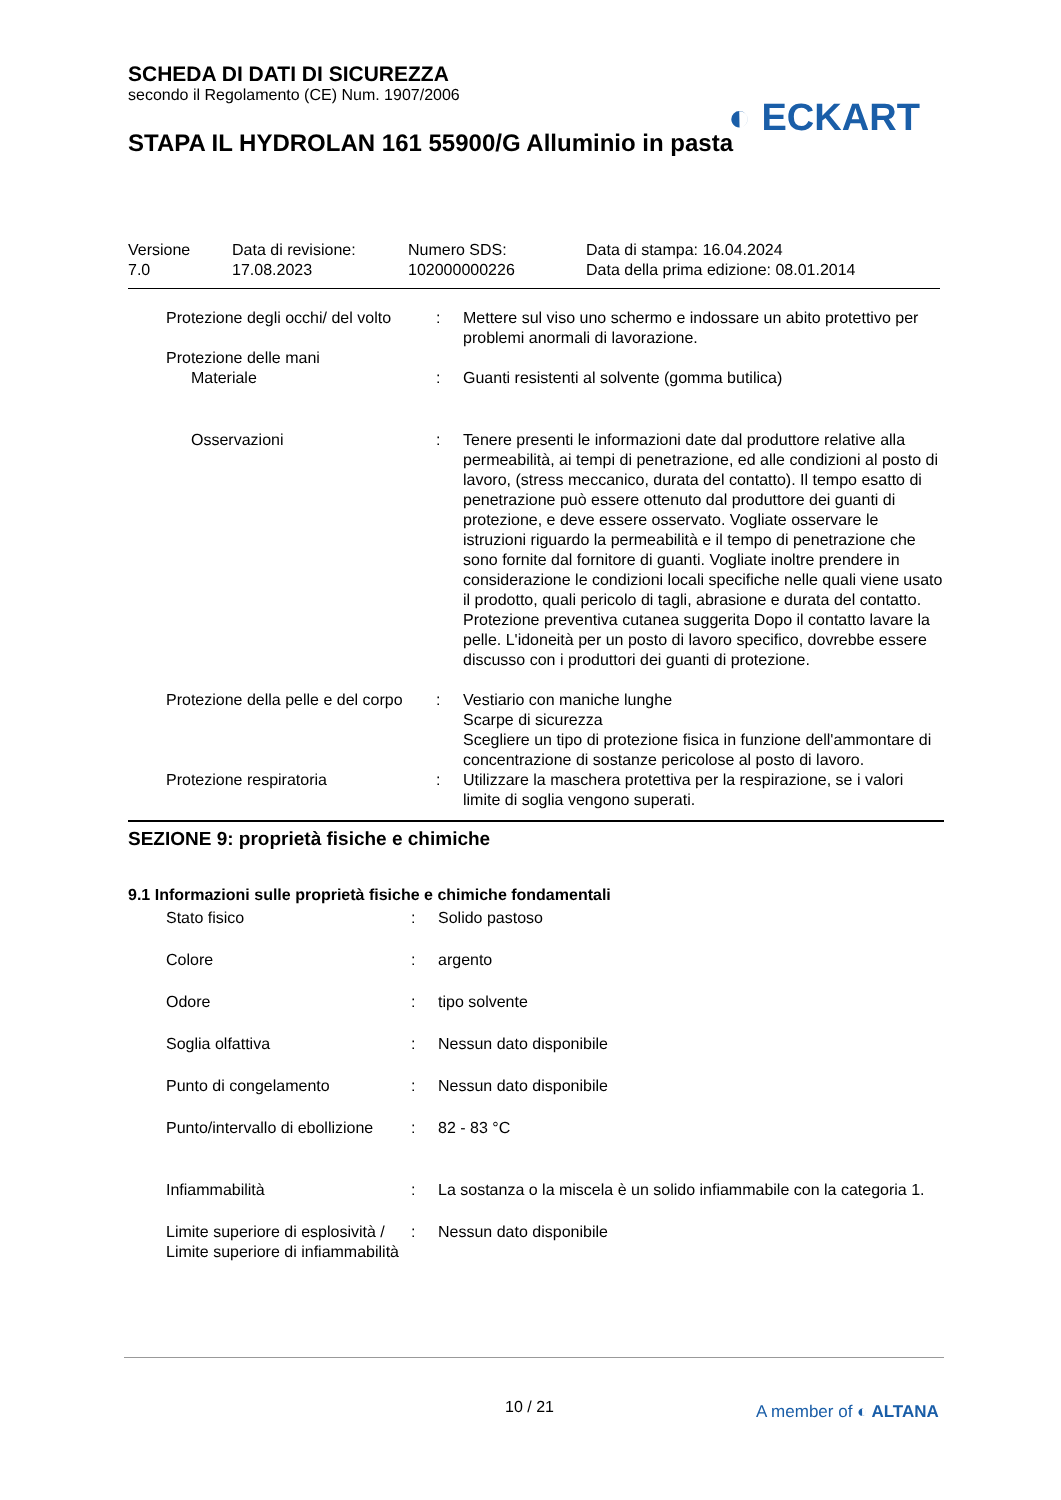SCHEDA DI DATI DI SICUREZZA
secondo il Regolamento (CE) Num. 1907/2006
STAPA IL HYDROLAN 161 55900/G Alluminio in pasta
◐ ECKART
| Versione 7.0 | Data di revisione: 17.08.2023 | Numero SDS: 102000000226 | Data di stampa: 16.04.2024 Data della prima edizione: 08.01.2014 |
| Protezione degli occhi/ del volto | : | Mettere sul viso uno schermo e indossare un abito protettivo per problemi anormali di lavorazione. |
| Protezione delle mani | | |
| Materiale | : | Guanti resistenti al solvente (gomma butilica) |
| Osservazioni | : | Tenere presenti le informazioni date dal produttore relative alla permeabilità, ai tempi di penetrazione, ed alle condizioni al posto di lavoro, (stress meccanico, durata del contatto). Il tempo esatto di penetrazione può essere ottenuto dal produttore dei guanti di protezione, e deve essere osservato. Vogliate osservare le istruzioni riguardo la permeabilità e il tempo di penetrazione che sono fornite dal fornitore di guanti. Vogliate inoltre prendere in considerazione le condizioni locali specifiche nelle quali viene usato il prodotto, quali pericolo di tagli, abrasione e durata del contatto. Protezione preventiva cutanea suggerita Dopo il contatto lavare la pelle. L'idoneità per un posto di lavoro specifico, dovrebbe essere discusso con i produttori dei guanti di protezione. |
| Protezione della pelle e del corpo | : | Vestiario con maniche lunghe Scarpe di sicurezza Scegliere un tipo di protezione fisica in funzione dell'ammontare di concentrazione di sostanze pericolose al posto di lavoro. |
| Protezione respiratoria | : | Utilizzare la maschera protettiva per la respirazione, se i valori limite di soglia vengono superati. |
SEZIONE 9: proprietà fisiche e chimiche
9.1 Informazioni sulle proprietà fisiche e chimiche fondamentali
| Stato fisico | : | Solido pastoso |
| Colore | : | argento |
| Odore | : | tipo solvente |
| Soglia olfattiva | : | Nessun dato disponibile |
| Punto di congelamento | : | Nessun dato disponibile |
| Punto/intervallo di ebollizione | : | 82 - 83 °C |
| Infiammabilità | : | La sostanza o la miscela è un solido infiammabile con la categoria 1. |
| Limite superiore di esplosività / Limite superiore di infiammabilità | : | Nessun dato disponibile |
10 / 21 A member of ◐ ALTANA